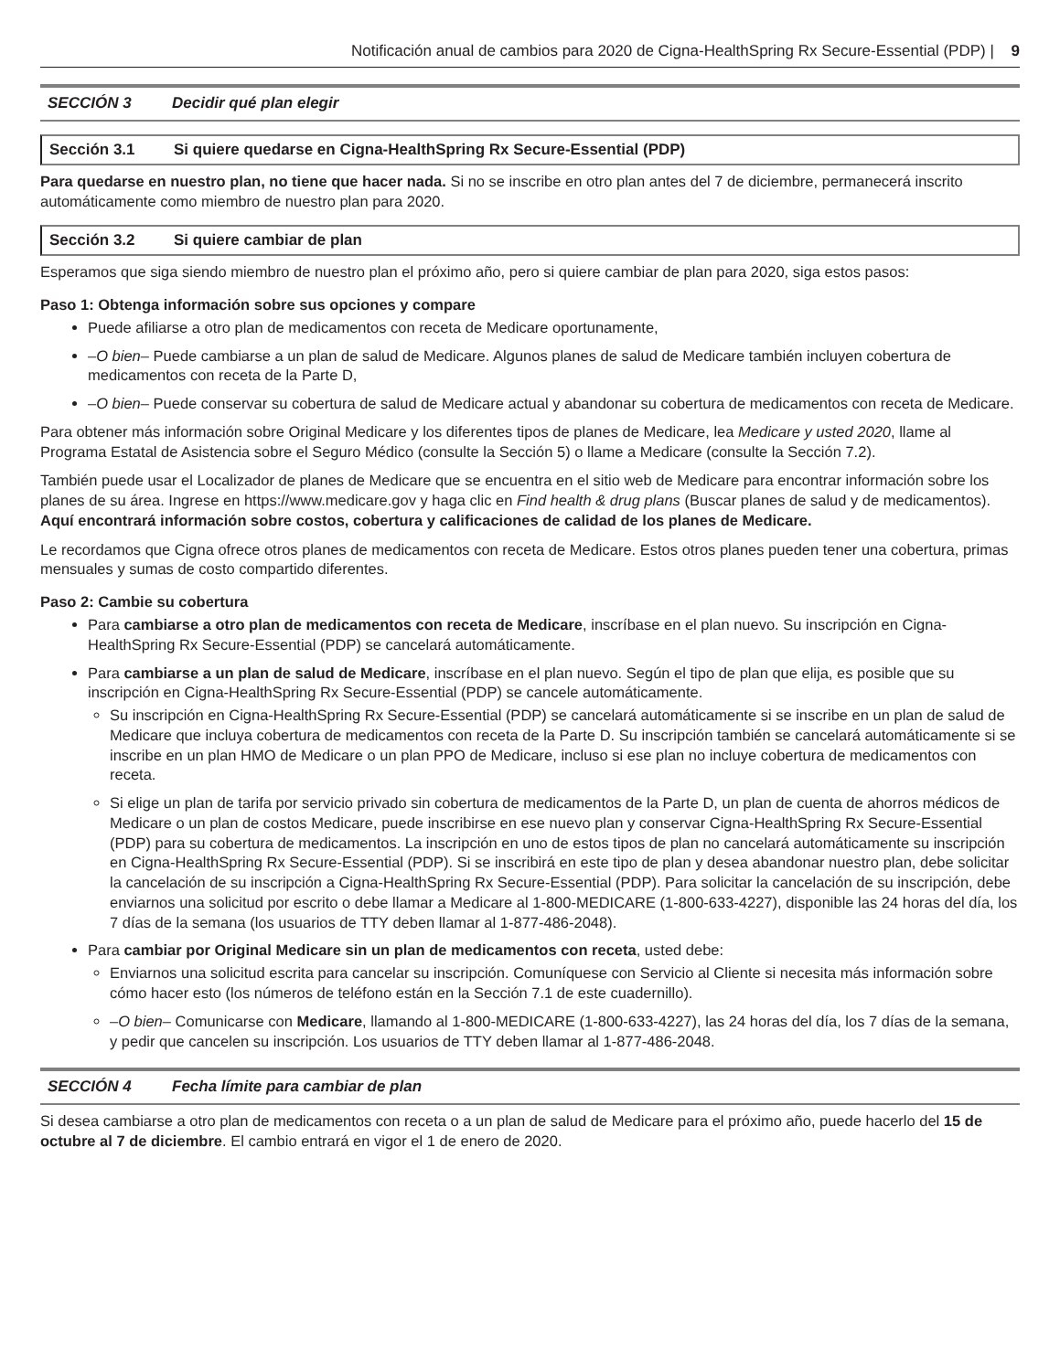Notificación anual de cambios para 2020 de Cigna-HealthSpring Rx Secure-Essential (PDP) | 9
SECCIÓN 3 Decidir qué plan elegir
Sección 3.1 Si quiere quedarse en Cigna-HealthSpring Rx Secure-Essential (PDP)
Para quedarse en nuestro plan, no tiene que hacer nada. Si no se inscribe en otro plan antes del 7 de diciembre, permanecerá inscrito automáticamente como miembro de nuestro plan para 2020.
Sección 3.2 Si quiere cambiar de plan
Esperamos que siga siendo miembro de nuestro plan el próximo año, pero si quiere cambiar de plan para 2020, siga estos pasos:
Paso 1: Obtenga información sobre sus opciones y compare
Puede afiliarse a otro plan de medicamentos con receta de Medicare oportunamente,
–O bien– Puede cambiarse a un plan de salud de Medicare. Algunos planes de salud de Medicare también incluyen cobertura de medicamentos con receta de la Parte D,
–O bien– Puede conservar su cobertura de salud de Medicare actual y abandonar su cobertura de medicamentos con receta de Medicare.
Para obtener más información sobre Original Medicare y los diferentes tipos de planes de Medicare, lea Medicare y usted 2020, llame al Programa Estatal de Asistencia sobre el Seguro Médico (consulte la Sección 5) o llame a Medicare (consulte la Sección 7.2).
También puede usar el Localizador de planes de Medicare que se encuentra en el sitio web de Medicare para encontrar información sobre los planes de su área. Ingrese en https://www.medicare.gov y haga clic en Find health & drug plans (Buscar planes de salud y de medicamentos). Aquí encontrará información sobre costos, cobertura y calificaciones de calidad de los planes de Medicare.
Le recordamos que Cigna ofrece otros planes de medicamentos con receta de Medicare. Estos otros planes pueden tener una cobertura, primas mensuales y sumas de costo compartido diferentes.
Paso 2: Cambie su cobertura
Para cambiarse a otro plan de medicamentos con receta de Medicare, inscríbase en el plan nuevo. Su inscripción en Cigna-HealthSpring Rx Secure-Essential (PDP) se cancelará automáticamente.
Para cambiarse a un plan de salud de Medicare, inscríbase en el plan nuevo. Según el tipo de plan que elija, es posible que su inscripción en Cigna-HealthSpring Rx Secure-Essential (PDP) se cancele automáticamente.
Su inscripción en Cigna-HealthSpring Rx Secure-Essential (PDP) se cancelará automáticamente si se inscribe en un plan de salud de Medicare que incluya cobertura de medicamentos con receta de la Parte D. Su inscripción también se cancelará automáticamente si se inscribe en un plan HMO de Medicare o un plan PPO de Medicare, incluso si ese plan no incluye cobertura de medicamentos con receta.
Si elige un plan de tarifa por servicio privado sin cobertura de medicamentos de la Parte D, un plan de cuenta de ahorros médicos de Medicare o un plan de costos Medicare, puede inscribirse en ese nuevo plan y conservar Cigna-HealthSpring Rx Secure-Essential (PDP) para su cobertura de medicamentos. La inscripción en uno de estos tipos de plan no cancelará automáticamente su inscripción en Cigna-HealthSpring Rx Secure-Essential (PDP). Si se inscribirá en este tipo de plan y desea abandonar nuestro plan, debe solicitar la cancelación de su inscripción a Cigna-HealthSpring Rx Secure-Essential (PDP). Para solicitar la cancelación de su inscripción, debe enviarnos una solicitud por escrito o debe llamar a Medicare al 1-800-MEDICARE (1-800-633-4227), disponible las 24 horas del día, los 7 días de la semana (los usuarios de TTY deben llamar al 1-877-486-2048).
Para cambiar por Original Medicare sin un plan de medicamentos con receta, usted debe:
Enviarnos una solicitud escrita para cancelar su inscripción. Comuníquese con Servicio al Cliente si necesita más información sobre cómo hacer esto (los números de teléfono están en la Sección 7.1 de este cuadernillo).
–O bien– Comunicarse con Medicare, llamando al 1-800-MEDICARE (1-800-633-4227), las 24 horas del día, los 7 días de la semana, y pedir que cancelen su inscripción. Los usuarios de TTY deben llamar al 1-877-486-2048.
SECCIÓN 4 Fecha límite para cambiar de plan
Si desea cambiarse a otro plan de medicamentos con receta o a un plan de salud de Medicare para el próximo año, puede hacerlo del 15 de octubre al 7 de diciembre. El cambio entrará en vigor el 1 de enero de 2020.